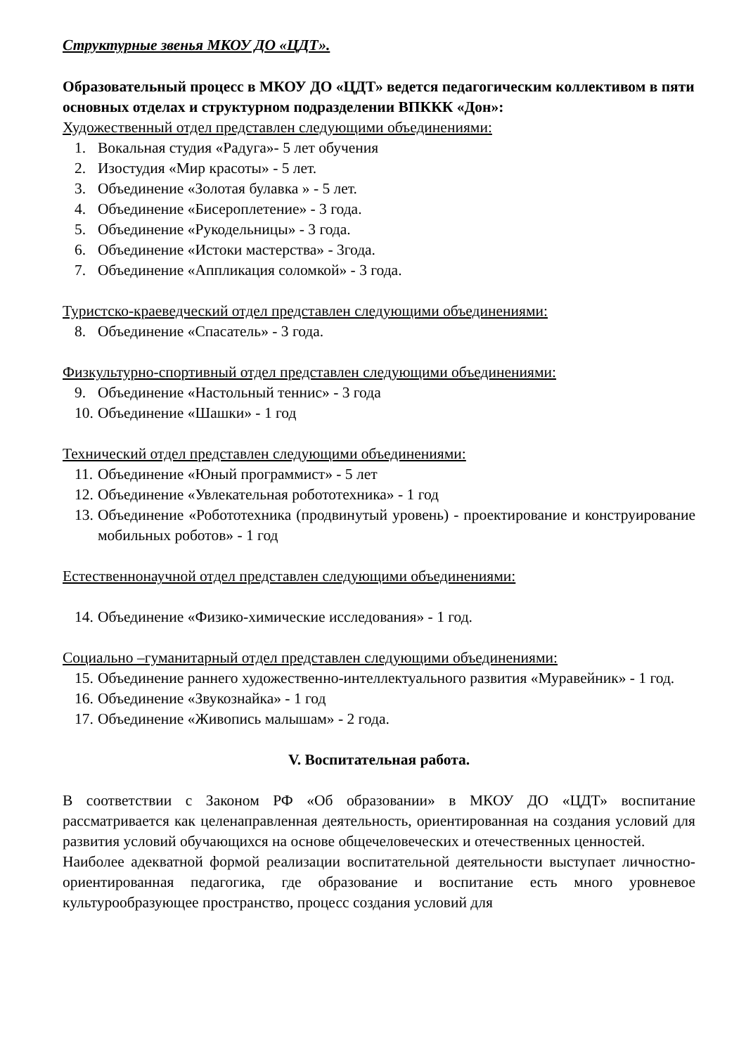Структурные звенья МКОУ ДО «ЦДТ».
Образовательный процесс в МКОУ ДО «ЦДТ» ведется педагогическим коллективом в пяти основных отделах и структурном подразделении ВПККК «Дон»:
Художественный отдел представлен следующими объединениями:
1. Вокальная студия «Радуга»- 5 лет обучения
2. Изостудия «Мир красоты» - 5 лет.
3. Объединение «Золотая булавка » - 5 лет.
4. Объединение «Бисероплетение» - 3 года.
5. Объединение «Рукодельницы» - 3 года.
6. Объединение «Истоки мастерства» - 3года.
7. Объединение «Аппликация соломкой» - 3 года.
Туристско-краеведческий отдел представлен следующими объединениями:
8. Объединение «Спасатель» - 3 года.
Физкультурно-спортивный отдел представлен следующими объединениями:
9. Объединение «Настольный теннис» - 3 года
10. Объединение «Шашки» - 1 год
Технический отдел представлен следующими объединениями:
11. Объединение «Юный программист» - 5 лет
12. Объединение «Увлекательная робототехника» - 1 год
13. Объединение «Робототехника (продвинутый уровень) - проектирование и конструирование мобильных роботов» - 1 год
Естественнонаучной отдел представлен следующими объединениями:
14. Объединение «Физико-химические исследования» - 1 год.
Социально –гуманитарный отдел представлен следующими объединениями:
15. Объединение раннего художественно-интеллектуального развития «Муравейник» - 1 год.
16. Объединение «Звукознайка» - 1 год
17. Объединение «Живопись малышам» - 2 года.
V. Воспитательная работа.
В соответствии с Законом РФ «Об образовании» в МКОУ ДО «ЦДТ» воспитание рассматривается как целенаправленная деятельность, ориентированная на создания условий для развития условий обучающихся на основе общечеловеческих и отечественных ценностей.
Наиболее адекватной формой реализации воспитательной деятельности выступает личностно-ориентированная педагогика, где образование и воспитание есть много уровневое культурообразующее пространство, процесс создания условий для